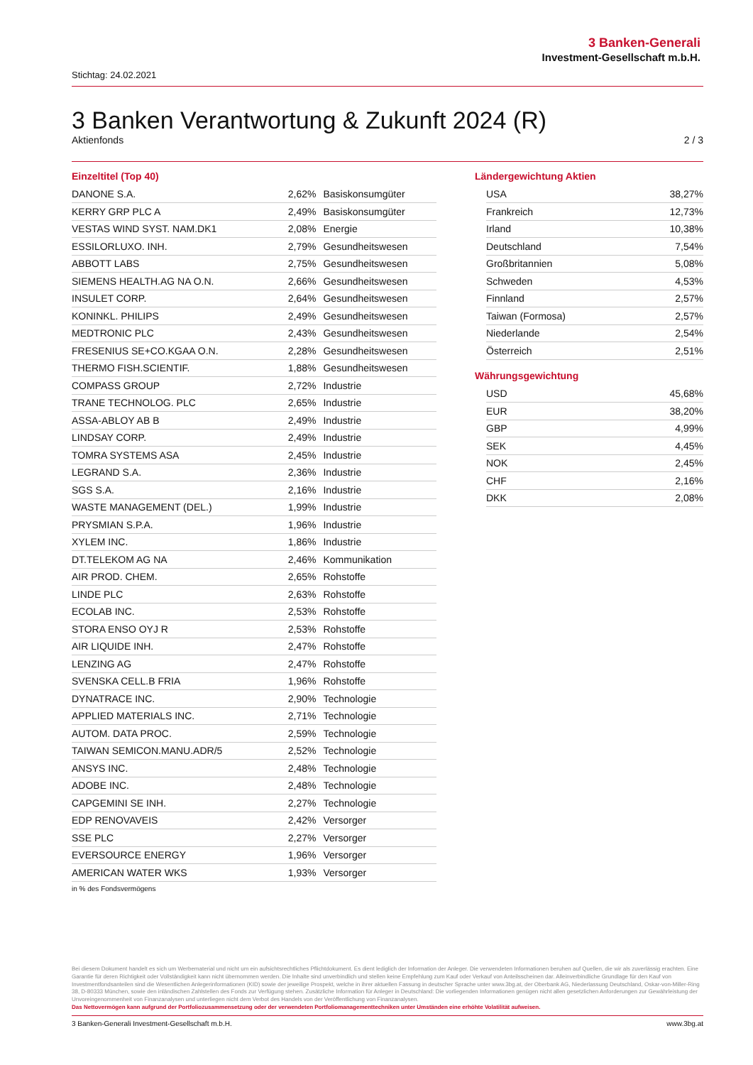3 Banken-Generali
Investment-Gesellschaft m.b.H.
Stichtag: 24.02.2021
3 Banken Verantwortung & Zukunft 2024 (R)
Aktienfonds 2 / 3
Einzeltitel (Top 40)
| DANONE S.A. | 2,62% | Basiskonsumgüter |
| KERRY GRP PLC A | 2,49% | Basiskonsumgüter |
| VESTAS WIND SYST. NAM.DK1 | 2,08% | Energie |
| ESSILORLUXO. INH. | 2,79% | Gesundheitswesen |
| ABBOTT LABS | 2,75% | Gesundheitswesen |
| SIEMENS HEALTH.AG NA O.N. | 2,66% | Gesundheitswesen |
| INSULET CORP. | 2,64% | Gesundheitswesen |
| KONINKL. PHILIPS | 2,49% | Gesundheitswesen |
| MEDTRONIC PLC | 2,43% | Gesundheitswesen |
| FRESENIUS SE+CO.KGAA O.N. | 2,28% | Gesundheitswesen |
| THERMO FISH.SCIENTIF. | 1,88% | Gesundheitswesen |
| COMPASS GROUP | 2,72% | Industrie |
| TRANE TECHNOLOG. PLC | 2,65% | Industrie |
| ASSA-ABLOY AB B | 2,49% | Industrie |
| LINDSAY CORP. | 2,49% | Industrie |
| TOMRA SYSTEMS ASA | 2,45% | Industrie |
| LEGRAND S.A. | 2,36% | Industrie |
| SGS S.A. | 2,16% | Industrie |
| WASTE MANAGEMENT (DEL.) | 1,99% | Industrie |
| PRYSMIAN S.P.A. | 1,96% | Industrie |
| XYLEM INC. | 1,86% | Industrie |
| DT.TELEKOM AG NA | 2,46% | Kommunikation |
| AIR PROD. CHEM. | 2,65% | Rohstoffe |
| LINDE PLC | 2,63% | Rohstoffe |
| ECOLAB INC. | 2,53% | Rohstoffe |
| STORA ENSO OYJ R | 2,53% | Rohstoffe |
| AIR LIQUIDE INH. | 2,47% | Rohstoffe |
| LENZING AG | 2,47% | Rohstoffe |
| SVENSKA CELL.B FRIA | 1,96% | Rohstoffe |
| DYNATRACE INC. | 2,90% | Technologie |
| APPLIED MATERIALS INC. | 2,71% | Technologie |
| AUTOM. DATA PROC. | 2,59% | Technologie |
| TAIWAN SEMICON.MANU.ADR/5 | 2,52% | Technologie |
| ANSYS INC. | 2,48% | Technologie |
| ADOBE INC. | 2,48% | Technologie |
| CAPGEMINI SE INH. | 2,27% | Technologie |
| EDP RENOVAVEIS | 2,42% | Versorger |
| SSE PLC | 2,27% | Versorger |
| EVERSOURCE ENERGY | 1,96% | Versorger |
| AMERICAN WATER WKS | 1,93% | Versorger |
in % des Fondsvermögens
Ländergewichtung Aktien
| USA | 38,27% |
| Frankreich | 12,73% |
| Irland | 10,38% |
| Deutschland | 7,54% |
| Großbritannien | 5,08% |
| Schweden | 4,53% |
| Finnland | 2,57% |
| Taiwan (Formosa) | 2,57% |
| Niederlande | 2,54% |
| Österreich | 2,51% |
Währungsgewichtung
| USD | 45,68% |
| EUR | 38,20% |
| GBP | 4,99% |
| SEK | 4,45% |
| NOK | 2,45% |
| CHF | 2,16% |
| DKK | 2,08% |
Bei diesem Dokument handelt es sich um Werbematerial und nicht um ein aufsichtsrechtliches Pflichtdokument. Es dient lediglich der Information der Anleger. Die verwendeten Informationen beruhen auf Quellen, die wir als zuverlässig erachten. Eine Garantie für deren Richtigkeit oder Vollständigkeit kann nicht übernommen werden. Die Inhalte sind unverbindlich und stellen keine Empfehlung zum Kauf oder Verkauf von Anteilsscheinen dar. Alleinverbindliche Grundlage für den Kauf von Investmentfondsanteilen sind die Wesentlichen Anlegerinformationen (KID) sowie der jeweilige Prospekt, welche in ihrer aktuellen Fassung in deutscher Sprache unter www.3bg.at, der Oberbank AG, Niederlassung Deutschland, Oskar-von-Miller-Ring 38, D-80333 München, sowie den inländischen Zahlstellen des Fonds zur Verfügung stehen. Zusätzliche Information für Anleger in Deutschland: Die vorliegenden Informationen genügen nicht allen gesetzlichen Anforderungen zur Gewährleistung der Unvoreingenommenheit von Finanzanalysen und unterliegen nicht dem Verbot des Handels von der Veröffentlichung von Finanzanalysen.
Das Nettovermögen kann aufgrund der Portfoliozusammensetzung oder der verwendeten Portfoliomanagementtechniken unter Umständen eine erhöhte Volatilität aufweisen.
3 Banken-Generali Investment-Gesellschaft m.b.H. www.3bg.at